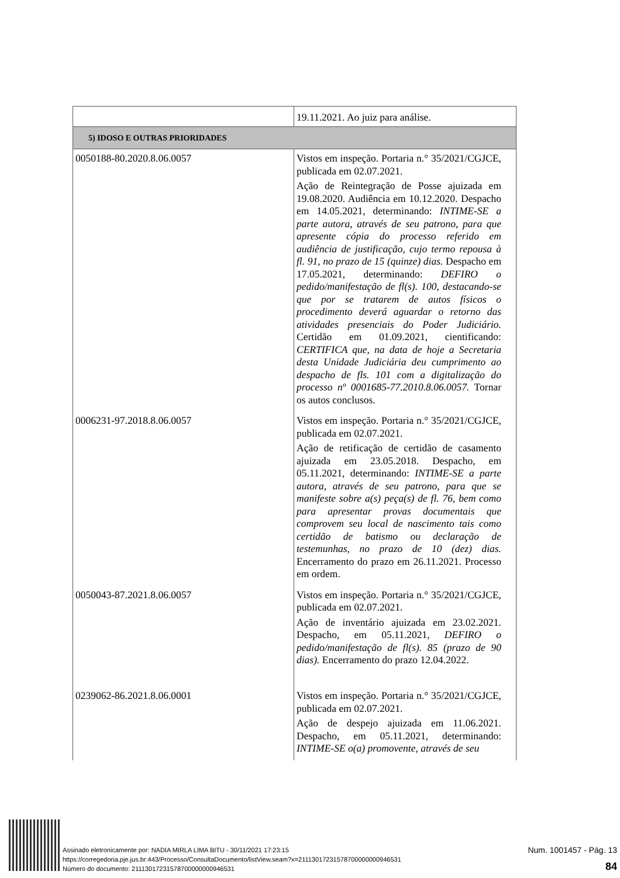| | 19.11.2021. Ao juiz para análise. |
| 5) IDOSO E OUTRAS PRIORIDADES | |
| 0050188-80.2020.8.06.0057 | Vistos em inspeção. Portaria n.° 35/2021/CGJCE, publicada em 02.07.2021. Ação de Reintegração de Posse ajuizada em 19.08.2020. Audiência em 10.12.2020. Despacho em 14.05.2021, determinando: INTIME-SE a parte autora, através de seu patrono, para que apresente cópia do processo referido em audiência de justificação, cujo termo repousa à fl. 91, no prazo de 15 (quinze) dias. Despacho em 17.05.2021, determinando: DEFIRO o pedido/manifestação de fl(s). 100, destacando-se que por se tratarem de autos físicos o procedimento deverá aguardar o retorno das atividades presenciais do Poder Judiciário. Certidão em 01.09.2021, cientificando: CERTIFICA que, na data de hoje a Secretaria desta Unidade Judiciária deu cumprimento ao despacho de fls. 101 com a digitalização do processo nº 0001685-77.2010.8.06.0057. Tornar os autos conclusos. |
| 0006231-97.2018.8.06.0057 | Vistos em inspeção. Portaria n.° 35/2021/CGJCE, publicada em 02.07.2021. Ação de retificação de certidão de casamento ajuizada em 23.05.2018. Despacho, em 05.11.2021, determinando: INTIME-SE a parte autora, através de seu patrono, para que se manifeste sobre a(s) peça(s) de fl. 76, bem como para apresentar provas documentais que comprovem seu local de nascimento tais como certidão de batismo ou declaração de testemunhas, no prazo de 10 (dez) dias. Encerramento do prazo em 26.11.2021. Processo em ordem. |
| 0050043-87.2021.8.06.0057 | Vistos em inspeção. Portaria n.° 35/2021/CGJCE, publicada em 02.07.2021. Ação de inventário ajuizada em 23.02.2021. Despacho, em 05.11.2021, DEFIRO o pedido/manifestação de fl(s). 85 (prazo de 90 dias). Encerramento do prazo 12.04.2022. |
| 0239062-86.2021.8.06.0001 | Vistos em inspeção. Portaria n.° 35/2021/CGJCE, publicada em 02.07.2021. Ação de despejo ajuizada em 11.06.2021. Despacho, em 05.11.2021, determinando: INTIME-SE o(a) promovente, através de seu |
Assinado eletronicamente por: NADIA MIRLA LIMA BITU - 30/11/2021 17:23:15
https://corregedoria.pje.jus.br:443/Processo/ConsultaDocumento/listView.seam?x=21113017231578700000000946531
Número do documento: 21113017231578700000000946531
Num. 1001457 - Pág. 13
84